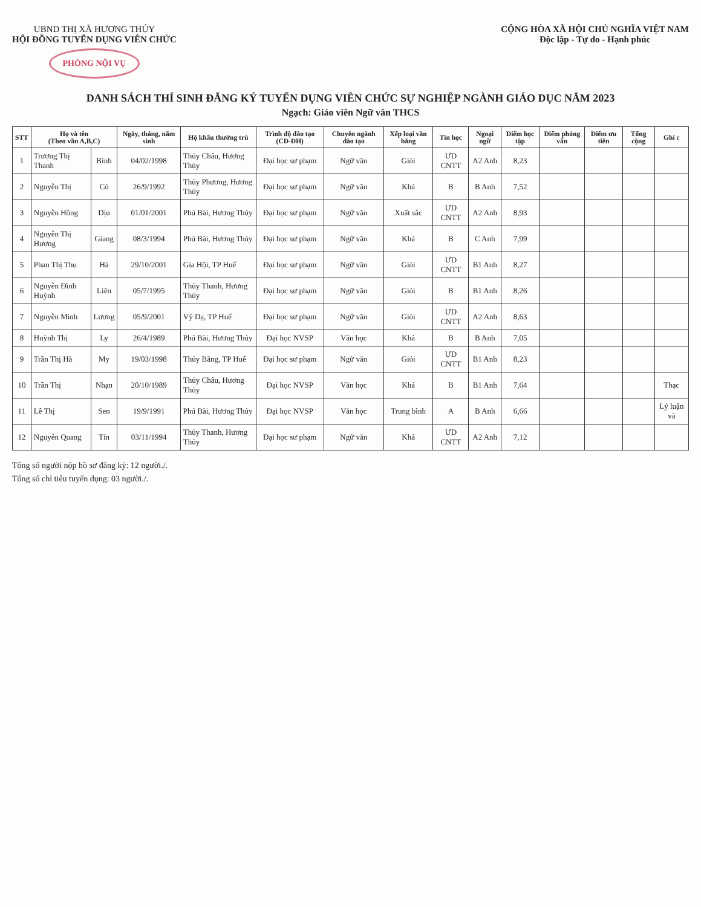UBND THỊ XÃ HƯƠNG THỦY
HỘI ĐỒNG TUYỂN DỤNG VIÊN CHỨC
PHÒNG NỘI VỤ
CỘNG HÒA XÃ HỘI CHỦ NGHĨA VIỆT NAM
Độc lập - Tự do - Hạnh phúc
DANH SÁCH THÍ SINH ĐĂNG KÝ TUYỂN DỤNG VIÊN CHỨC SỰ NGHIỆP NGÀNH GIÁO DỤC NĂM 2023
Ngạch: Giáo viên Ngữ văn THCS
| STT | Họ và tên (Theo vần A,B,C) | | Ngày, tháng, năm sinh | Hộ khẩu thường trú | Trình độ đào tạo (CĐ-ĐH) | Chuyên ngành đào tạo | Xếp loại văn bằng | Tin học | Ngoại ngữ | Điểm học tập | Điểm phỏng vấn | Điểm ưu tiên | Tổng cộng | Ghi c |
| --- | --- | --- | --- | --- | --- | --- | --- | --- | --- | --- | --- | --- | --- | --- |
| 1 | Trương Thị Thanh | Bình | 04/02/1998 | Thủy Châu, Hương Thủy | Đại học sư phạm | Ngữ văn | Giỏi | ƯD CNTT | A2 Anh | 8,23 | | | | |
| 2 | Nguyễn Thị | Có | 26/9/1992 | Thủy Phương, Hương Thủy | Đại học sư phạm | Ngữ văn | Khá | B | B Anh | 7,52 | | | | |
| 3 | Nguyễn Hồng | Dịu | 01/01/2001 | Phú Bài, Hương Thủy | Đại học sư phạm | Ngữ văn | Xuất sắc | ƯD CNTT | A2 Anh | 8,93 | | | | |
| 4 | Nguyễn Thị Hương | Giang | 08/3/1994 | Phú Bài, Hương Thủy | Đại học sư phạm | Ngữ văn | Khá | B | C Anh | 7,99 | | | | |
| 5 | Phan Thị Thu | Hà | 29/10/2001 | Gia Hội, TP Huế | Đại học sư phạm | Ngữ văn | Giỏi | ƯD CNTT | B1 Anh | 8,27 | | | | |
| 6 | Nguyễn Đình Huỳnh | Liên | 05/7/1995 | Thủy Thanh, Hương Thủy | Đại học sư phạm | Ngữ văn | Giỏi | B | B1 Anh | 8,26 | | | | |
| 7 | Nguyễn Minh | Lương | 05/9/2001 | Vỹ Dạ, TP Huế | Đại học sư phạm | Ngữ văn | Giỏi | ƯD CNTT | A2 Anh | 8,63 | | | | |
| 8 | Huỳnh Thị | Ly | 26/4/1989 | Phú Bài, Hương Thủy | Đại học NVSP | Văn học | Khá | B | B Anh | 7,05 | | | | |
| 9 | Trần Thị Hà | My | 19/03/1998 | Thủy Bằng, TP Huế | Đại học sư phạm | Ngữ văn | Giỏi | ƯD CNTT | B1 Anh | 8,23 | | | | |
| 10 | Trần Thị | Nhạn | 20/10/1989 | Thủy Châu, Hương Thủy | Đại học NVSP | Văn học | Khá | B | B1 Anh | 7,64 | | | | Thạc |
| 11 | Lê Thị | Sen | 19/9/1991 | Phú Bài, Hương Thủy | Đại học NVSP | Văn học | Trung bình | A | B Anh | 6,66 | | | | Lý luận vă |
| 12 | Nguyễn Quang | Tín | 03/11/1994 | Thủy Thanh, Hương Thủy | Đại học sư phạm | Ngữ văn | Khá | ƯD CNTT | A2 Anh | 7,12 | | | | |
Tổng số người nộp hồ sơ đăng ký: 12 người./.
Tổng số chỉ tiêu tuyển dụng: 03 người./.